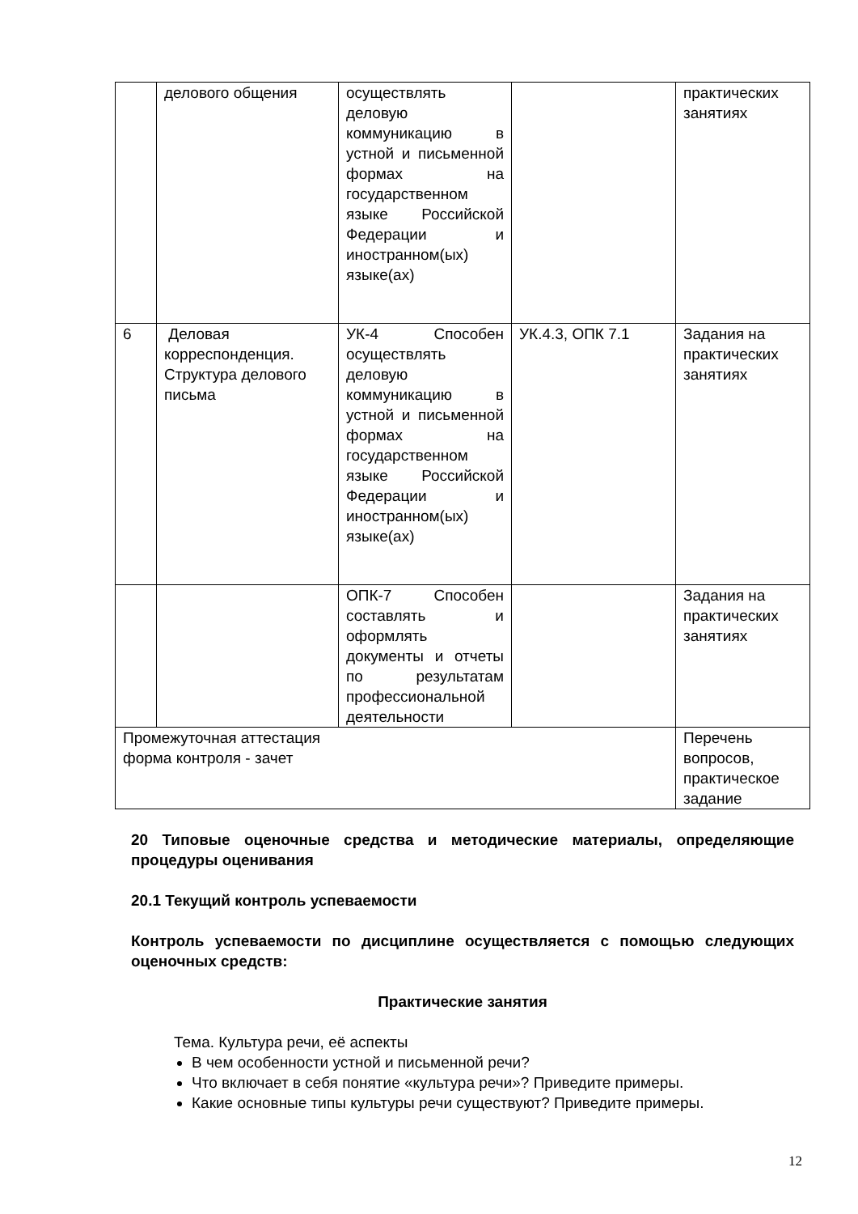| | делового общения | осуществлять деловую коммуникацию в устной и письменной формах на государственном языке Российской Федерации и иностранном(ых) языке(ах) | | практических занятиях |
| 6 | Деловая корреспонденция. Структура делового письма | УК-4 Способен осуществлять деловую коммуникацию в устной и письменной формах на государственном языке Российской Федерации и иностранном(ых) языке(ах) | УК.4.3, ОПК 7.1 | Задания на практических занятиях |
| | | ОПК-7 Способен составлять и оформлять документы и отчеты по результатам профессиональной деятельности | | Задания на практических занятиях |
| Промежуточная аттестация форма контроля - зачет | | | | Перечень вопросов, практическое задание |
20 Типовые оценочные средства и методические материалы, определяющие процедуры оценивания
20.1 Текущий контроль успеваемости
Контроль успеваемости по дисциплине осуществляется с помощью следующих оценочных средств:
Практические занятия
Тема. Культура речи, её аспекты
В чем особенности устной и письменной речи?
Что включает в себя понятие «культура речи»? Приведите примеры.
Какие основные типы культуры речи существуют? Приведите примеры.
12